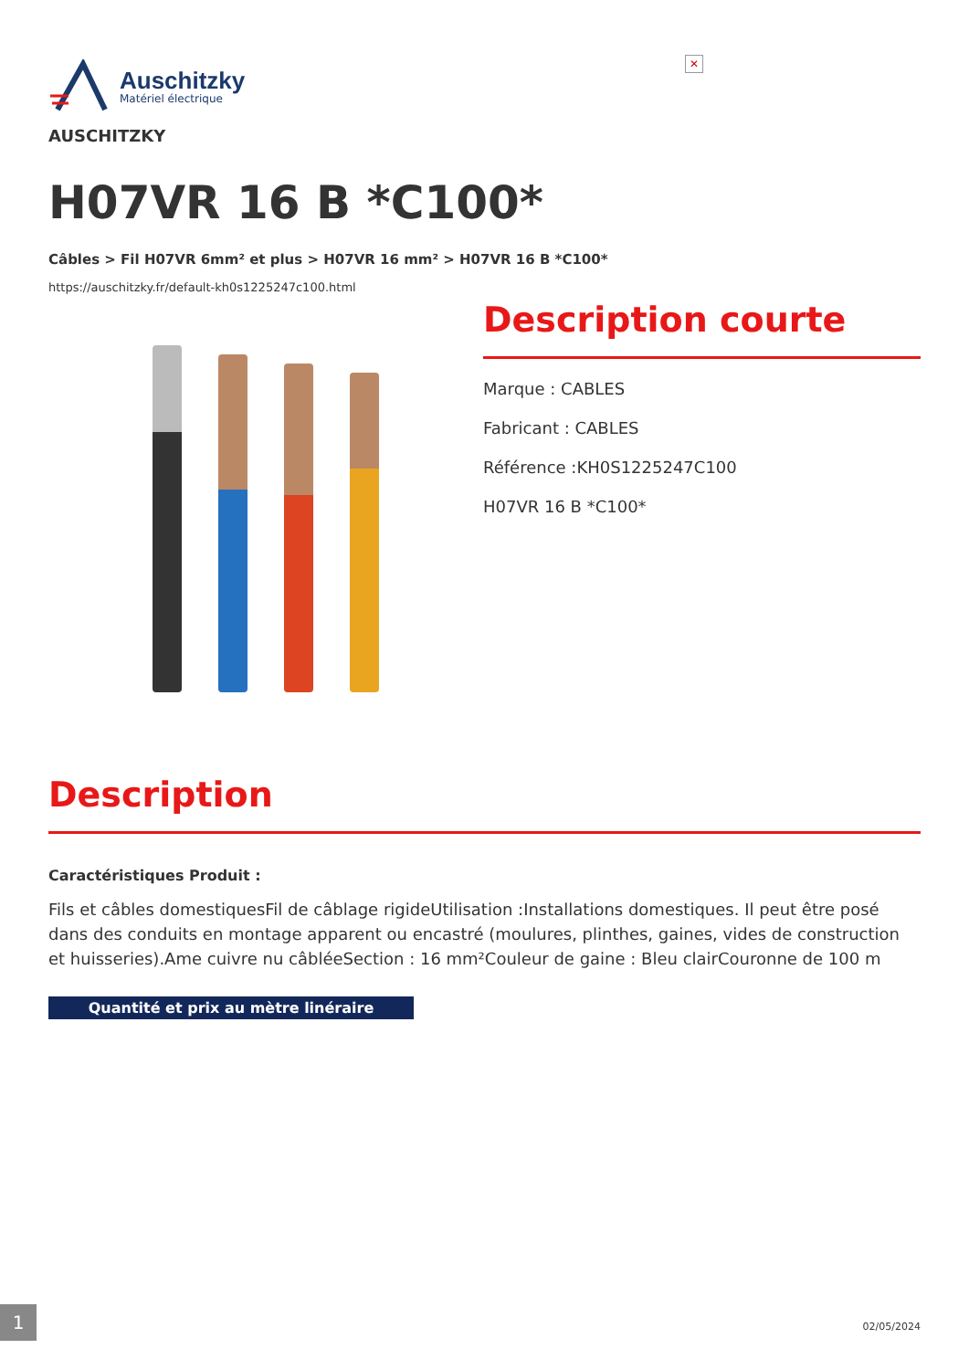✕
Auschitzky
Matériel électrique
AUSCHITZKY
H07VR 16 B *C100*
Câbles > Fil H07VR 6mm² et plus > H07VR 16 mm² > H07VR 16 B *C100*
https://auschitzky.fr/default-kh0s1225247c100.html
Description courte
Marque : CABLES
Fabricant : CABLES
Référence :KH0S1225247C100
H07VR 16 B *C100*
Description
Caractéristiques Produit :
Fils et câbles domestiquesFil de câblage rigideUtilisation :Installations domestiques. Il peut être posé dans des conduits en montage apparent ou encastré (moulures, plinthes, gaines, vides de construction et huisseries).Ame cuivre nu câbléeSection : 16 mm²Couleur de gaine : Bleu clairCouronne de 100 m
Quantité et prix au mètre linéraire
1
02/05/2024